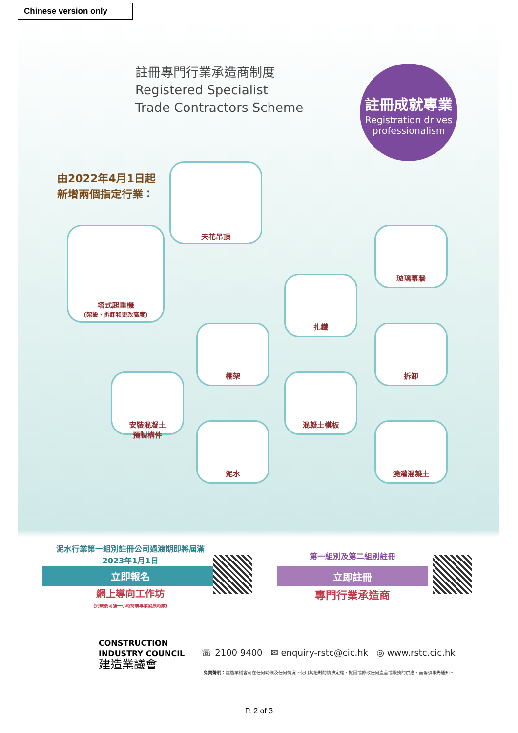Chinese version only
註冊專門行業承造商制度
Registered Specialist
Trade Contractors Scheme
註冊成就專業
Registration drives professionalism
由2022年4月1日起
新增兩個指定行業：
天花吊頂
塔式起重機
(架設、拆卸和更改高度)
玻璃幕牆
扎鐵
棚架 拆卸
安裝混凝土
預製構件
混凝土模板
泥水 澆灌混凝土
泥水行業第一組別註冊公司過渡期即將屆滿
2023年1月1日
立即報名
網上導向工作坊
(完成後可獲一小時持續專業發展時數)
第一組別及第二組別註冊
立即註冊
專門行業承造商
CONSTRUCTION
INDUSTRY COUNCIL
建造業議會
☏ 2100 9400 ✉ enquiry-rstc@cic.hk ◎ www.rstc.cic.hk
免責聲明：建造業議會可在任何時候及任何情況下使用其絕對酌情決定權，撤回或修改任何產品或服務的供應，而毋須事先通知。
P. 2 of 3